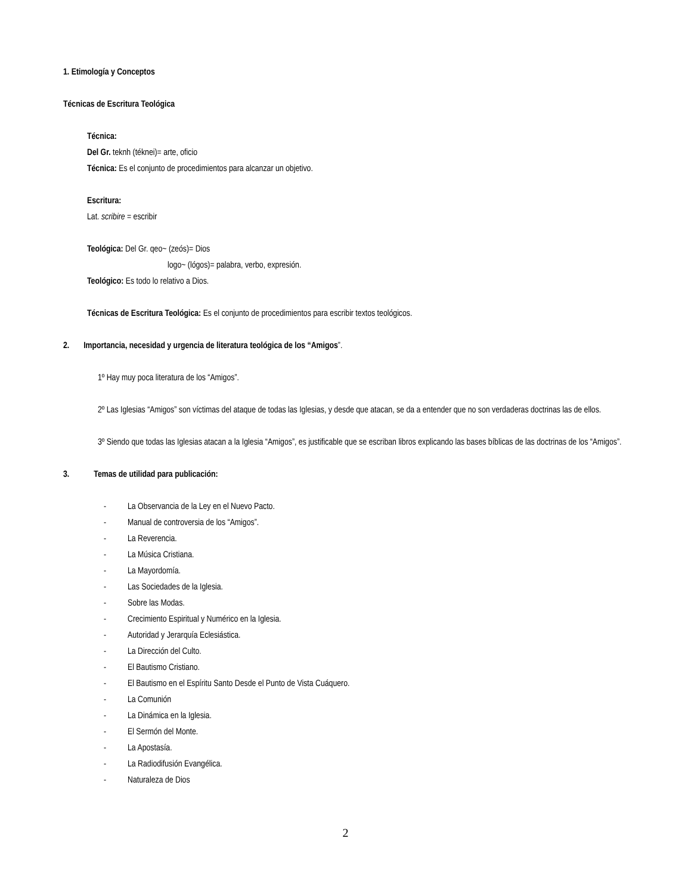1. Etimología y Conceptos
Técnicas de Escritura Teológica
Técnica:
Del Gr. teknh (téknei)= arte, oficio
Técnica: Es el conjunto de procedimientos para alcanzar un objetivo.
Escritura:
Lat. scribire = escribir
Teológica: Del Gr. qeo~ (zeós)= Dios
logo~ (lógos)= palabra, verbo, expresión.
Teológico: Es todo lo relativo a Dios.
Técnicas de Escritura Teológica: Es el conjunto de procedimientos para escribir textos teológicos.
2. Importancia, necesidad y urgencia de literatura teológica de los “Amigos”.
1º Hay muy poca literatura de los “Amigos”.
2º Las Iglesias “Amigos” son víctimas del ataque de todas las Iglesias, y desde que atacan, se da a entender que no son verdaderas doctrinas las de ellos.
3º Siendo que todas las Iglesias atacan a la Iglesia “Amigos”, es justificable que se escriban libros explicando las bases bíblicas de las doctrinas de los “Amigos”.
3. Temas de utilidad para publicación:
- La Observancia de la Ley en el Nuevo Pacto.
- Manual de controversia de los “Amigos”.
- La Reverencia.
- La Música Cristiana.
- La Mayordomía.
- Las Sociedades de la Iglesia.
- Sobre las Modas.
- Crecimiento Espiritual y Numérico en la Iglesia.
- Autoridad y Jerarquía Eclesiástica.
- La Dirección del Culto.
- El Bautismo Cristiano.
- El Bautismo en el Espíritu Santo Desde el Punto de Vista Cuáquero.
- La Comunión
- La Dinámica en la Iglesia.
- El Sermón del Monte.
- La Apostasía.
- La Radiodifusión Evangélica.
- Naturaleza de Dios
2